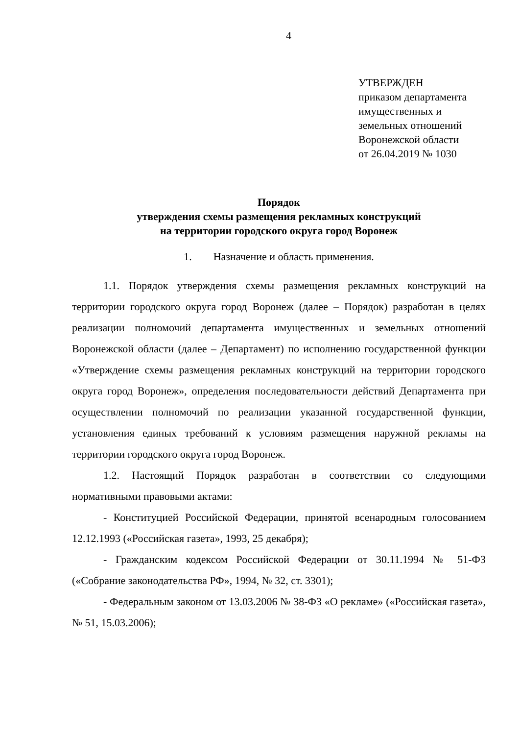4
УТВЕРЖДЕН
приказом департамента
имущественных и
земельных отношений
Воронежской области
от 26.04.2019 № 1030
Порядок
утверждения схемы размещения рекламных конструкций
на территории городского округа город Воронеж
1. Назначение и область применения.
1.1. Порядок утверждения схемы размещения рекламных конструкций на территории городского округа город Воронеж (далее – Порядок) разработан в целях реализации полномочий департамента имущественных и земельных отношений Воронежской области (далее – Департамент) по исполнению государственной функции «Утверждение схемы размещения рекламных конструкций на территории городского округа город Воронеж», определения последовательности действий Департамента при осуществлении полномочий по реализации указанной государственной функции, установления единых требований к условиям размещения наружной рекламы на территории городского округа город Воронеж.
1.2. Настоящий Порядок разработан в соответствии со следующими нормативными правовыми актами:
- Конституцией Российской Федерации, принятой всенародным голосованием 12.12.1993 («Российская газета», 1993, 25 декабря);
- Гражданским кодексом Российской Федерации от 30.11.1994 № 51-ФЗ («Собрание законодательства РФ», 1994, № 32, ст. 3301);
- Федеральным законом от 13.03.2006 № 38-ФЗ «О рекламе» («Российская газета», № 51, 15.03.2006);